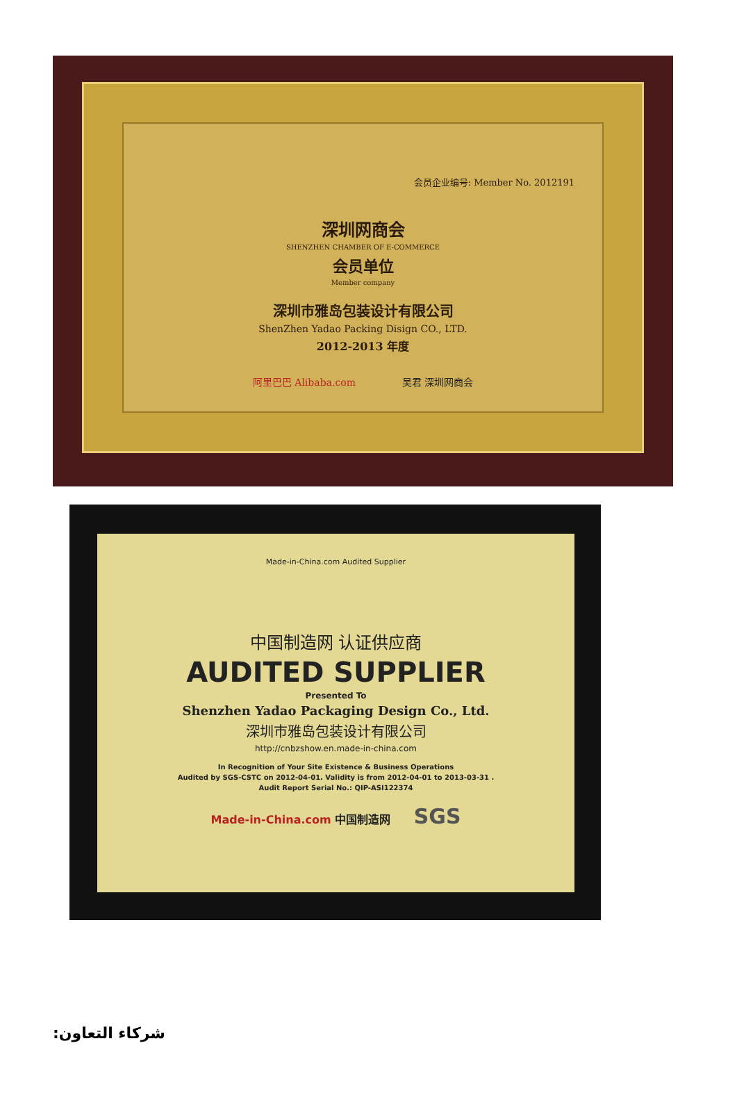会员企业编号: Member No. 2012191
深圳网商会
SHENZHEN CHAMBER OF E-COMMERCE
会员单位
Member company
深圳市雅岛包装设计有限公司
ShenZhen Yadao Packing Disign CO., LTD.
2012-2013 年度
阿里巴巴 Alibaba.com 吴君 深圳网商会
Made-in-China.com Audited Supplier
中国制造网 认证供应商
AUDITED SUPPLIER
Presented To
Shenzhen Yadao Packaging Design Co., Ltd.
深圳市雅岛包装设计有限公司
http://cnbzshow.en.made-in-china.com
In Recognition of Your Site Existence & Business Operations
Audited by SGS-CSTC on 2012-04-01. Validity is from 2012-04-01 to 2013-03-31 .
Audit Report Serial No.: QIP-ASI122374
Made-in-China.com 中国制造网 SGS
شركاء التعاون: